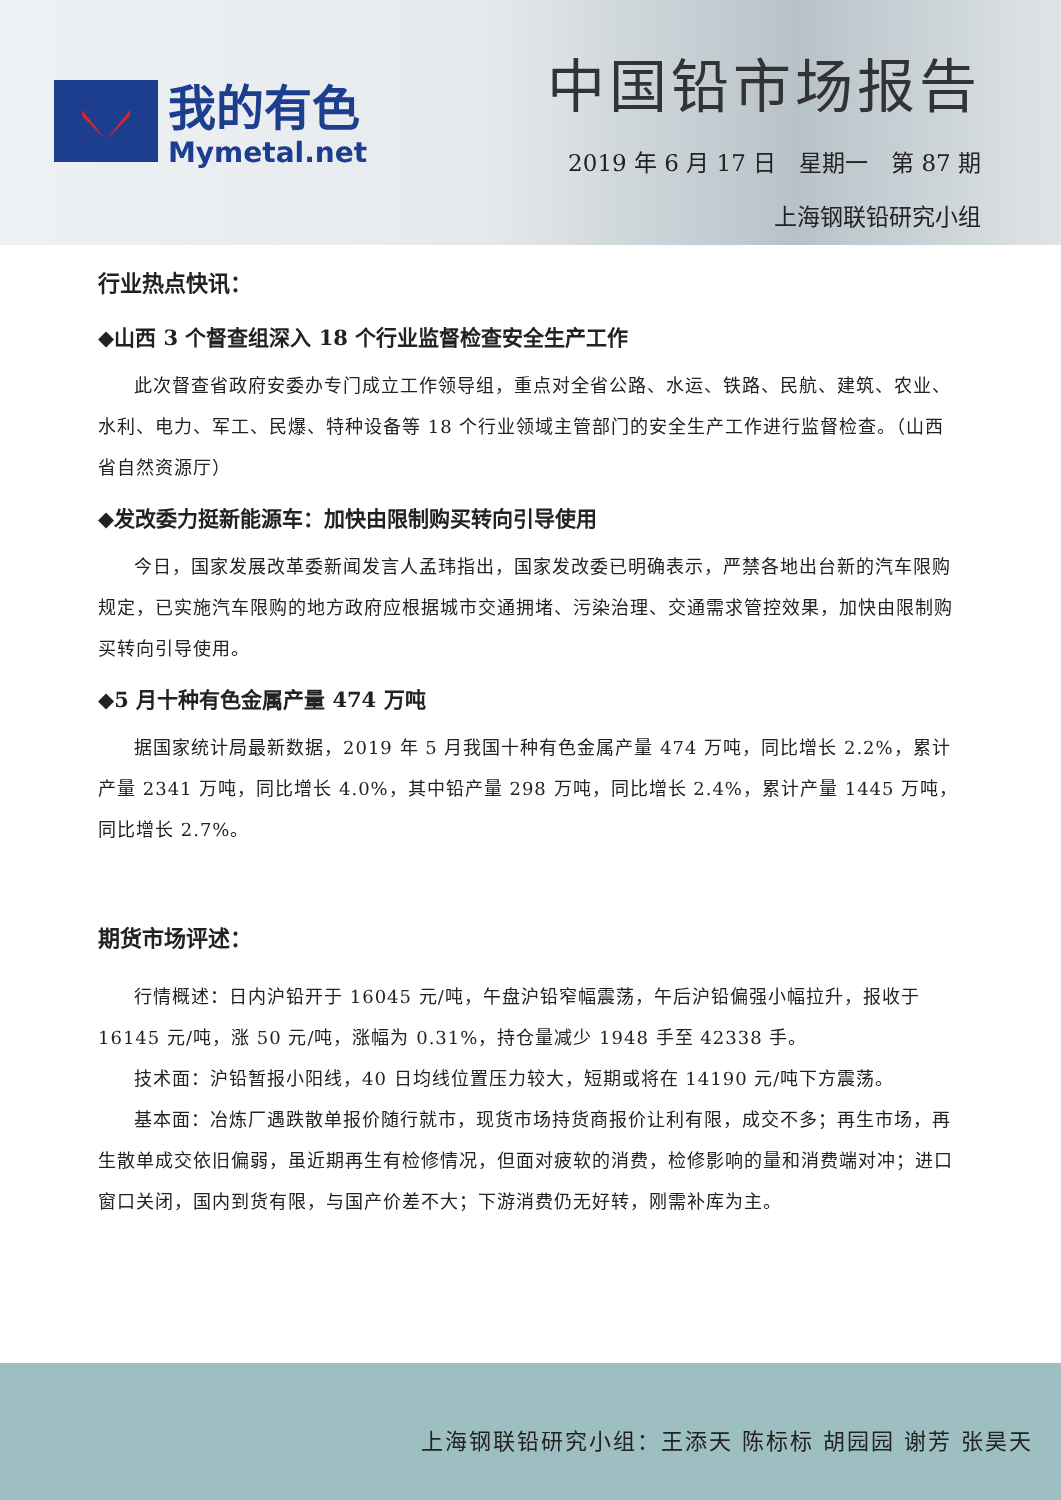我的有色
Mymetal.net
中国铅市场报告
2019 年 6 月 17 日　星期一　第 87 期
上海钢联铅研究小组
行业热点快讯：
◆山西 3 个督查组深入 18 个行业监督检查安全生产工作
此次督查省政府安委办专门成立工作领导组，重点对全省公路、水运、铁路、民航、建筑、农业、水利、电力、军工、民爆、特种设备等 18 个行业领域主管部门的安全生产工作进行监督检查。（山西省自然资源厅）
◆发改委力挺新能源车：加快由限制购买转向引导使用
今日，国家发展改革委新闻发言人孟玮指出，国家发改委已明确表示，严禁各地出台新的汽车限购规定，已实施汽车限购的地方政府应根据城市交通拥堵、污染治理、交通需求管控效果，加快由限制购买转向引导使用。
◆5 月十种有色金属产量 474 万吨
据国家统计局最新数据，2019 年 5 月我国十种有色金属产量 474 万吨，同比增长 2.2%，累计产量 2341 万吨，同比增长 4.0%，其中铅产量 298 万吨，同比增长 2.4%，累计产量 1445 万吨，同比增长 2.7%。
期货市场评述：
行情概述：日内沪铅开于 16045 元/吨，午盘沪铅窄幅震荡，午后沪铅偏强小幅拉升，报收于 16145 元/吨，涨 50 元/吨，涨幅为 0.31%，持仓量减少 1948 手至 42338 手。
技术面：沪铅暂报小阳线，40 日均线位置压力较大，短期或将在 14190 元/吨下方震荡。
基本面：冶炼厂遇跌散单报价随行就市，现货市场持货商报价让利有限，成交不多；再生市场，再生散单成交依旧偏弱，虽近期再生有检修情况，但面对疲软的消费，检修影响的量和消费端对冲；进口窗口关闭，国内到货有限，与国产价差不大；下游消费仍无好转，刚需补库为主。
上海钢联铅研究小组：王添天 陈标标 胡园园 谢芳 张昊天